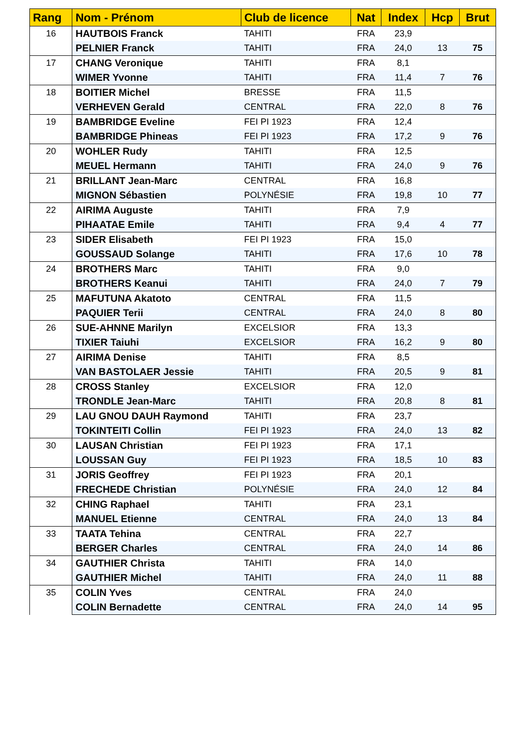| Rang | Nom - Prénom | Club de licence | Nat | Index | Hcp | Brut |
| --- | --- | --- | --- | --- | --- | --- |
| 16 | HAUTBOIS Franck | TAHITI | FRA | 23,9 | | |
| | PELNIER Franck | TAHITI | FRA | 24,0 | 13 | 75 |
| 17 | CHANG Veronique | TAHITI | FRA | 8,1 | | |
| | WIMER Yvonne | TAHITI | FRA | 11,4 | 7 | 76 |
| 18 | BOITIER Michel | BRESSE | FRA | 11,5 | | |
| | VERHEVEN Gerald | CENTRAL | FRA | 22,0 | 8 | 76 |
| 19 | BAMBRIDGE Eveline | FEI PI 1923 | FRA | 12,4 | | |
| | BAMBRIDGE Phineas | FEI PI 1923 | FRA | 17,2 | 9 | 76 |
| 20 | WOHLER Rudy | TAHITI | FRA | 12,5 | | |
| | MEUEL Hermann | TAHITI | FRA | 24,0 | 9 | 76 |
| 21 | BRILLANT Jean-Marc | CENTRAL | FRA | 16,8 | | |
| | MIGNON Sébastien | POLYNÉSIE | FRA | 19,8 | 10 | 77 |
| 22 | AIRIMA Auguste | TAHITI | FRA | 7,9 | | |
| | PIHAATAE Emile | TAHITI | FRA | 9,4 | 4 | 77 |
| 23 | SIDER Elisabeth | FEI PI 1923 | FRA | 15,0 | | |
| | GOUSSAUD Solange | TAHITI | FRA | 17,6 | 10 | 78 |
| 24 | BROTHERS Marc | TAHITI | FRA | 9,0 | | |
| | BROTHERS Keanui | TAHITI | FRA | 24,0 | 7 | 79 |
| 25 | MAFUTUNA Akatoto | CENTRAL | FRA | 11,5 | | |
| | PAQUIER Terii | CENTRAL | FRA | 24,0 | 8 | 80 |
| 26 | SUE-AHNNE Marilyn | EXCELSIOR | FRA | 13,3 | | |
| | TIXIER Taiuhi | EXCELSIOR | FRA | 16,2 | 9 | 80 |
| 27 | AIRIMA Denise | TAHITI | FRA | 8,5 | | |
| | VAN BASTOLAER Jessie | TAHITI | FRA | 20,5 | 9 | 81 |
| 28 | CROSS Stanley | EXCELSIOR | FRA | 12,0 | | |
| | TRONDLE Jean-Marc | TAHITI | FRA | 20,8 | 8 | 81 |
| 29 | LAU GNOU DAUH Raymond | TAHITI | FRA | 23,7 | | |
| | TOKINTEITI Collin | FEI PI 1923 | FRA | 24,0 | 13 | 82 |
| 30 | LAUSAN Christian | FEI PI 1923 | FRA | 17,1 | | |
| | LOUSSAN Guy | FEI PI 1923 | FRA | 18,5 | 10 | 83 |
| 31 | JORIS Geoffrey | FEI PI 1923 | FRA | 20,1 | | |
| | FRECHEDE Christian | POLYNÉSIE | FRA | 24,0 | 12 | 84 |
| 32 | CHING Raphael | TAHITI | FRA | 23,1 | | |
| | MANUEL Etienne | CENTRAL | FRA | 24,0 | 13 | 84 |
| 33 | TAATA Tehina | CENTRAL | FRA | 22,7 | | |
| | BERGER Charles | CENTRAL | FRA | 24,0 | 14 | 86 |
| 34 | GAUTHIER Christa | TAHITI | FRA | 14,0 | | |
| | GAUTHIER Michel | TAHITI | FRA | 24,0 | 11 | 88 |
| 35 | COLIN Yves | CENTRAL | FRA | 24,0 | | |
| | COLIN Bernadette | CENTRAL | FRA | 24,0 | 14 | 95 |